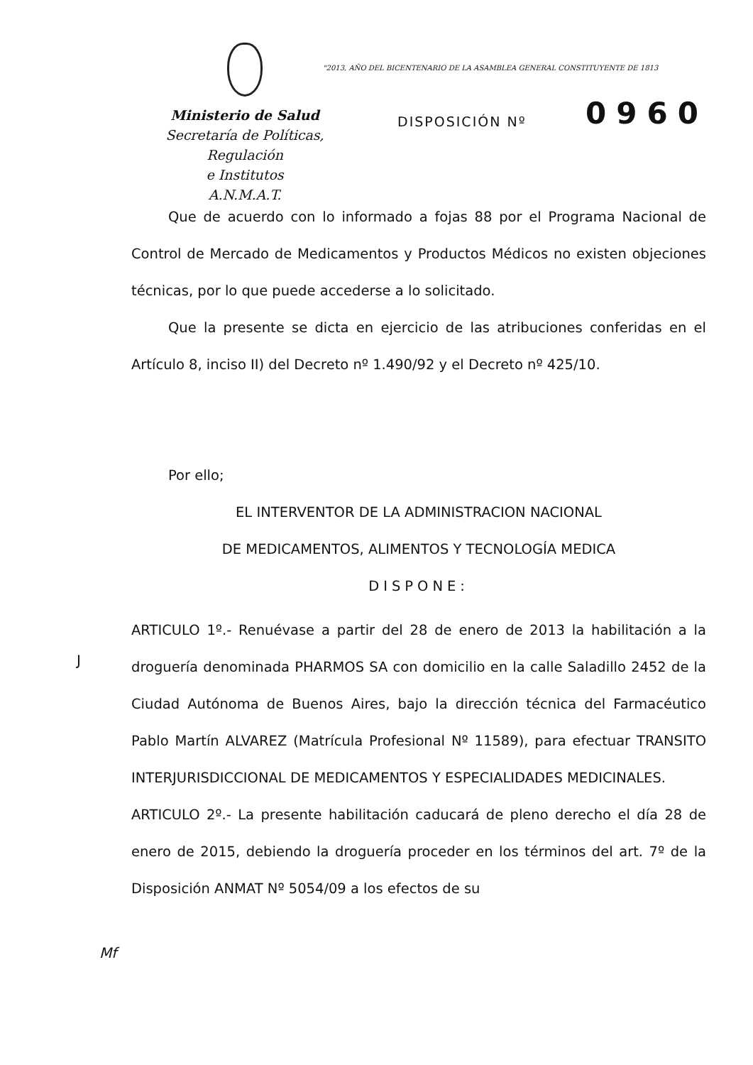"2013, AÑO DEL BICENTENARIO DE LA ASAMBLEA GENERAL CONSTITUYENTE DE 1813
Ministerio de Salud
Secretaría de Políticas, Regulación
e Institutos
A.N.M.A.T.
DISPOSICIÓN Nº 0960
Que de acuerdo con lo informado a fojas 88 por el Programa Nacional de Control de Mercado de Medicamentos y Productos Médicos no existen objeciones técnicas, por lo que puede accederse a lo solicitado.
Que la presente se dicta en ejercicio de las atribuciones conferidas en el Artículo 8, inciso II) del Decreto nº 1.490/92 y el Decreto nº 425/10.
Por ello;
EL INTERVENTOR DE LA ADMINISTRACION NACIONAL
DE MEDICAMENTOS, ALIMENTOS Y TECNOLOGÍA MEDICA
DISPONE:
ARTICULO 1º.- Renuévase a partir del 28 de enero de 2013 la habilitación a la droguería denominada PHARMOS SA con domicilio en la calle Saladillo 2452 de la Ciudad Autónoma de Buenos Aires, bajo la dirección técnica del Farmacéutico Pablo Martín ALVAREZ (Matrícula Profesional Nº 11589), para efectuar TRANSITO INTERJURISDICCIONAL DE MEDICAMENTOS Y ESPECIALIDADES MEDICINALES.
ARTICULO 2º.- La presente habilitación caducará de pleno derecho el día 28 de enero de 2015, debiendo la droguería proceder en los términos del art. 7º de la Disposición ANMAT Nº 5054/09 a los efectos de su
J
Mf